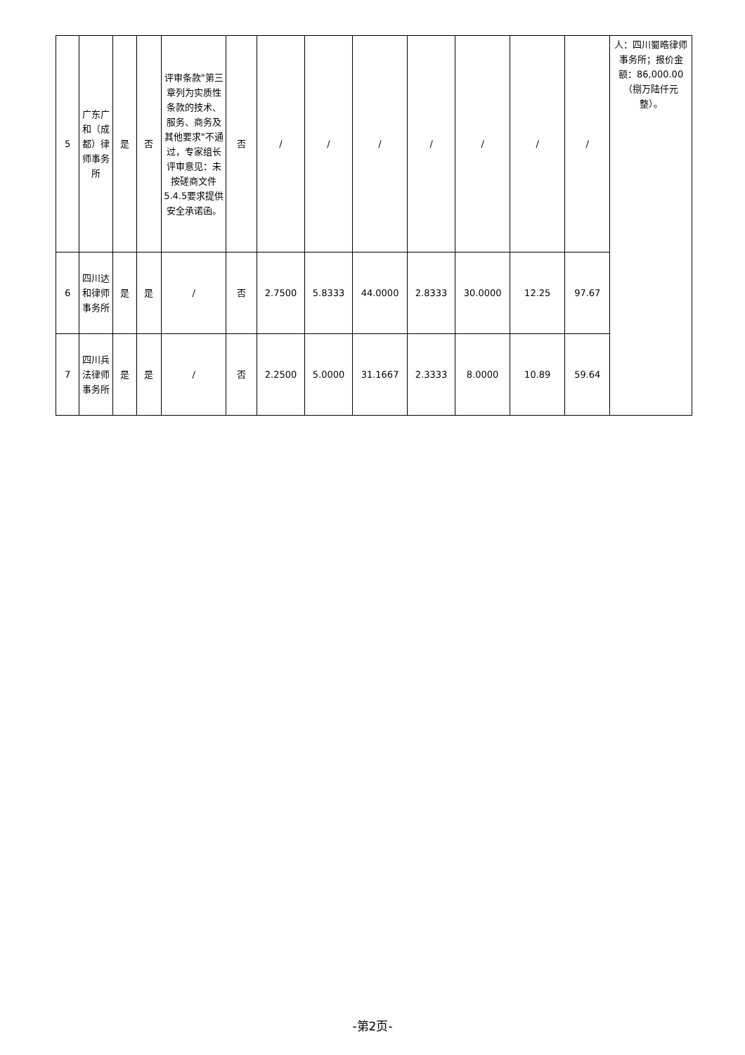| 5 | 广东广和（成都）律师事务所 | 是 | 否 | 评审条款"第三章列为实质性条款的技术、服务、商务及其他要求"不通过，专家组长评审意见：未按磋商文件5.4.5要求提供安全承诺函。 | 否 | / | / | / | / | / | / | / | 人：四川蜀晧律师事务所；报价金额：86,000.00（捌万陆仟元整）。 |
| 6 | 四川达和律师事务所 | 是 | 是 | / | 否 | 2.7500 | 5.8333 | 44.0000 | 2.8333 | 30.0000 | 12.25 | 97.67 | |
| 7 | 四川兵法律师事务所 | 是 | 是 | / | 否 | 2.2500 | 5.0000 | 31.1667 | 2.3333 | 8.0000 | 10.89 | 59.64 | |
-第2页-